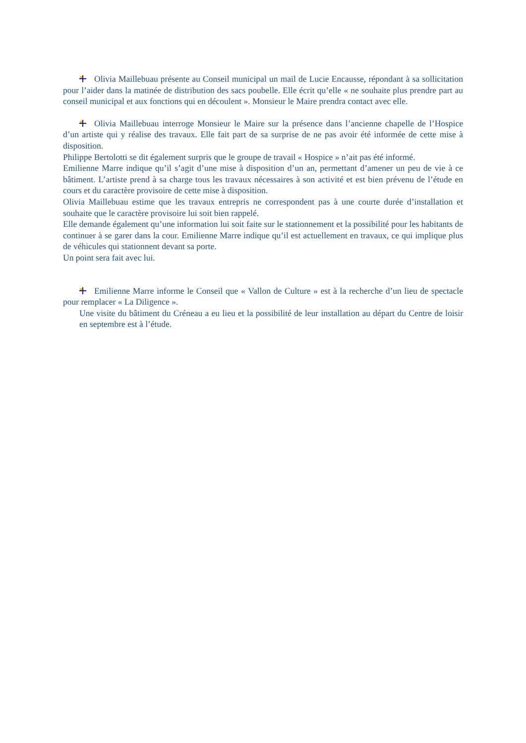Olivia Maillebuau présente au Conseil municipal un mail de Lucie Encausse, répondant à sa sollicitation pour l’aider dans la matinée de distribution des sacs poubelle. Elle écrit qu’elle « ne souhaite plus prendre part au conseil municipal et aux fonctions qui en découlent ». Monsieur le Maire prendra contact avec elle.
Olivia Maillebuau interroge Monsieur le Maire sur la présence dans l’ancienne chapelle de l’Hospice d’un artiste qui y réalise des travaux. Elle fait part de sa surprise de ne pas avoir été informée de cette mise à disposition.
Philippe Bertolotti se dit également surpris que le groupe de travail « Hospice » n’ait pas été informé.
Emilienne Marre indique qu’il s’agit d’une mise à disposition d’un an, permettant d’amener un peu de vie à ce bâtiment. L’artiste prend à sa charge tous les travaux nécessaires à son activité et est bien prévenu de l’étude en cours et du caractère provisoire de cette mise à disposition.
Olivia Maillebuau estime que les travaux entrepris ne correspondent pas à une courte durée d’installation et souhaite que le caractère provisoire lui soit bien rappelé.
Elle demande également qu’une information lui soit faite sur le stationnement et la possibilité pour les habitants de continuer à se garer dans la cour. Emilienne Marre indique qu’il est actuellement en travaux, ce qui implique plus de véhicules qui stationnent devant sa porte.
Un point sera fait avec lui.
Emilienne Marre informe le Conseil que « Vallon de Culture » est à la recherche d’un lieu de spectacle pour remplacer « La Diligence ».
Une visite du bâtiment du Créneau a eu lieu et la possibilité de leur installation au départ du Centre de loisir en septembre est à l’étude.